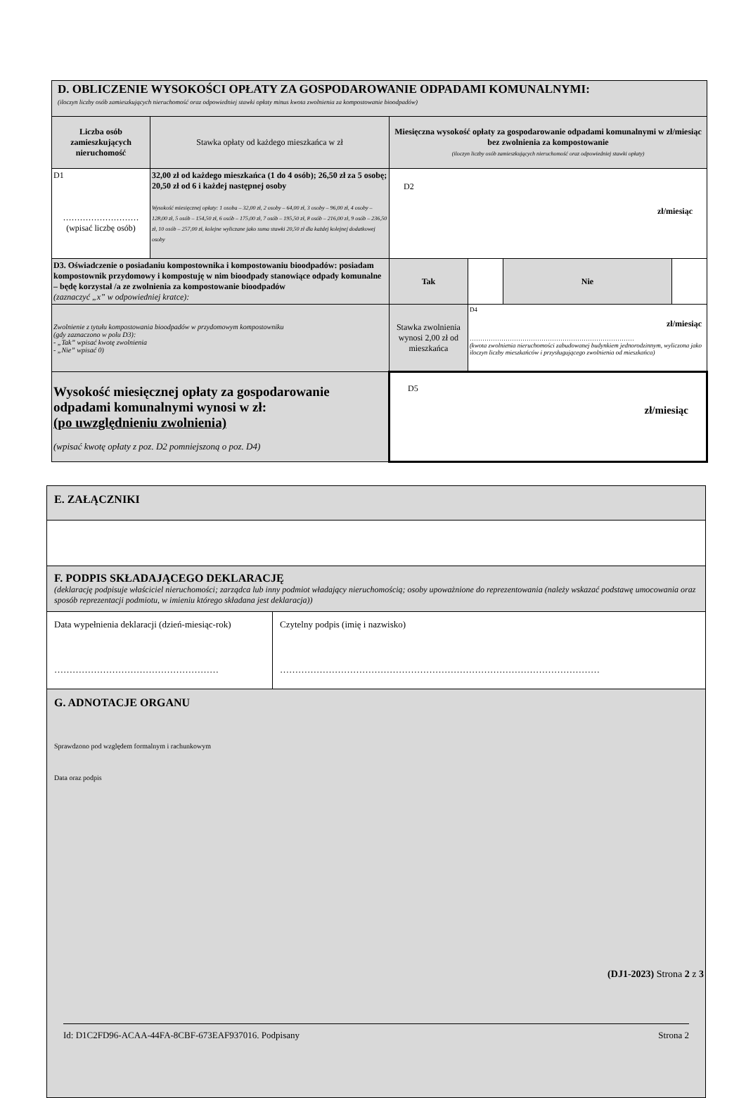| D. OBLICZENIE WYSOKOŚCI OPŁATY ZA GOSPODAROWANIE ODPADAMI KOMUNALNYMI: (iloczyn liczby osób zamieszkujących nieruchomość oraz odpowiedniej stawki opłaty minus kwota zwolnienia za kompostowanie bioodpadów) | | | | | |
| Liczba osób zamieszkujących nieruchomość | Stawka opłaty od każdego mieszkańca w zł | Miesięczna wysokość opłaty za gospodarowanie odpadami komunalnymi w zł/miesiąc bez zwolnienia za kompostowanie (iloczyn liczby osób zamieszkujących nieruchomość oraz odpowiedniej stawki opłaty) | | | |
| D1 ……………………… (wpisać liczbę osób) | 32,00 zł od każdego mieszkańca (1 do 4 osób); 26,50 zł za 5 osobę; 20,50 zł od 6 i każdej następnej osoby Wysokość miesięcznej opłaty: 1 osoba – 32,00 zł, 2 osoby – 64,00 zł, 3 osoby – 96,00 zł, 4 osoby – 128,00 zł, 5 osób – 154,50 zł, 6 osób – 175,00 zł, 7 osób – 195,50 zł, 8 osób – 216,00 zł, 9 osób – 236,50 zł, 10 osób – 257,00 zł, kolejne wyliczane jako suma stawki 20,50 zł dla każdej kolejnej dodatkowej osoby | D2 zł/miesiąc | | | |
| D3. Oświadczenie o posiadaniu kompostownika i kompostowaniu bioodpadów: posiadam kompostownik przydomowy i kompostuję w nim bioodpady stanowiące odpady komunalne – będę korzystał /a ze zwolnienia za kompostowanie bioodpadów (zaznaczyć „x” w odpowiedniej kratce): | | Tak | | Nie | |
| Zwolnienie z tytułu kompostowania bioodpadów w przydomowym kompostowniku (gdy zaznaczono w polu D3): - „Tak” wpisać kwotę zwolnienia - „Nie” wpisać 0) | | Stawka zwolnienia wynosi 2,00 zł od mieszkańca | D4 zł/miesiąc …………………………………………………………………… (kwota zwolnienia nieruchomości zabudowanej budynkiem jednorodzinnym, wyliczona jako iloczyn liczby mieszkańców i przysługującego zwolnienia od mieszkańca) | | |
| Wysokość miesięcznej opłaty za gospodarowanie odpadami komunalnymi wynosi w zł: (po uwzględnieniu zwolnienia) (wpisać kwotę opłaty z poz. D2 pomniejszoną o poz. D4) | | D5 zł/miesiąc | | | |
| E. ZAŁĄCZNIKI | |
| F. PODPIS SKŁADAJĄCEGO DEKLARACJĘ (deklarację podpisuje właściciel nieruchomości; zarządca lub inny podmiot władający nieruchomością; osoby upoważnione do reprezentowania (należy wskazać podstawę umocowania oraz sposób reprezentacji podmiotu, w imieniu którego składana jest deklaracja)) | |
| Data wypełnienia deklaracji (dzień-miesiąc-rok) ……………………………………………… | Czytelny podpis (imię i nazwisko) …………………………………………………………………………………………… |
| G. ADNOTACJE ORGANU Sprawdzono pod względem formalnym i rachunkowym Data oraz podpis | |
(DJ1-2023) Strona 2 z 3
Id: D1C2FD96-ACAA-44FA-8CBF-673EAF937016. Podpisany Strona 2